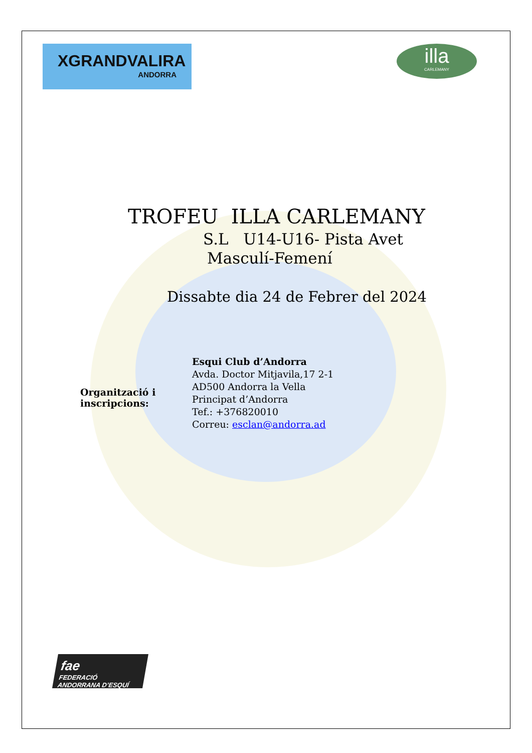XGRANDVALIRA
ANDORRA
illa
CARLEMANY
TROFEU ILLA CARLEMANY
S.L U14-U16- Pista Avet
Masculí-Femení
Dissabte dia 24 de Febrer del 2024
Organització i inscripcions:
Esqui Club d’Andorra
Avda. Doctor Mitjavila,17 2-1
AD500 Andorra la Vella
Principat d’Andorra
Tef.: +376820010
Correu: esclan@andorra.ad
fae
FEDERACIÓ ANDORRANA D’ESQUÍ